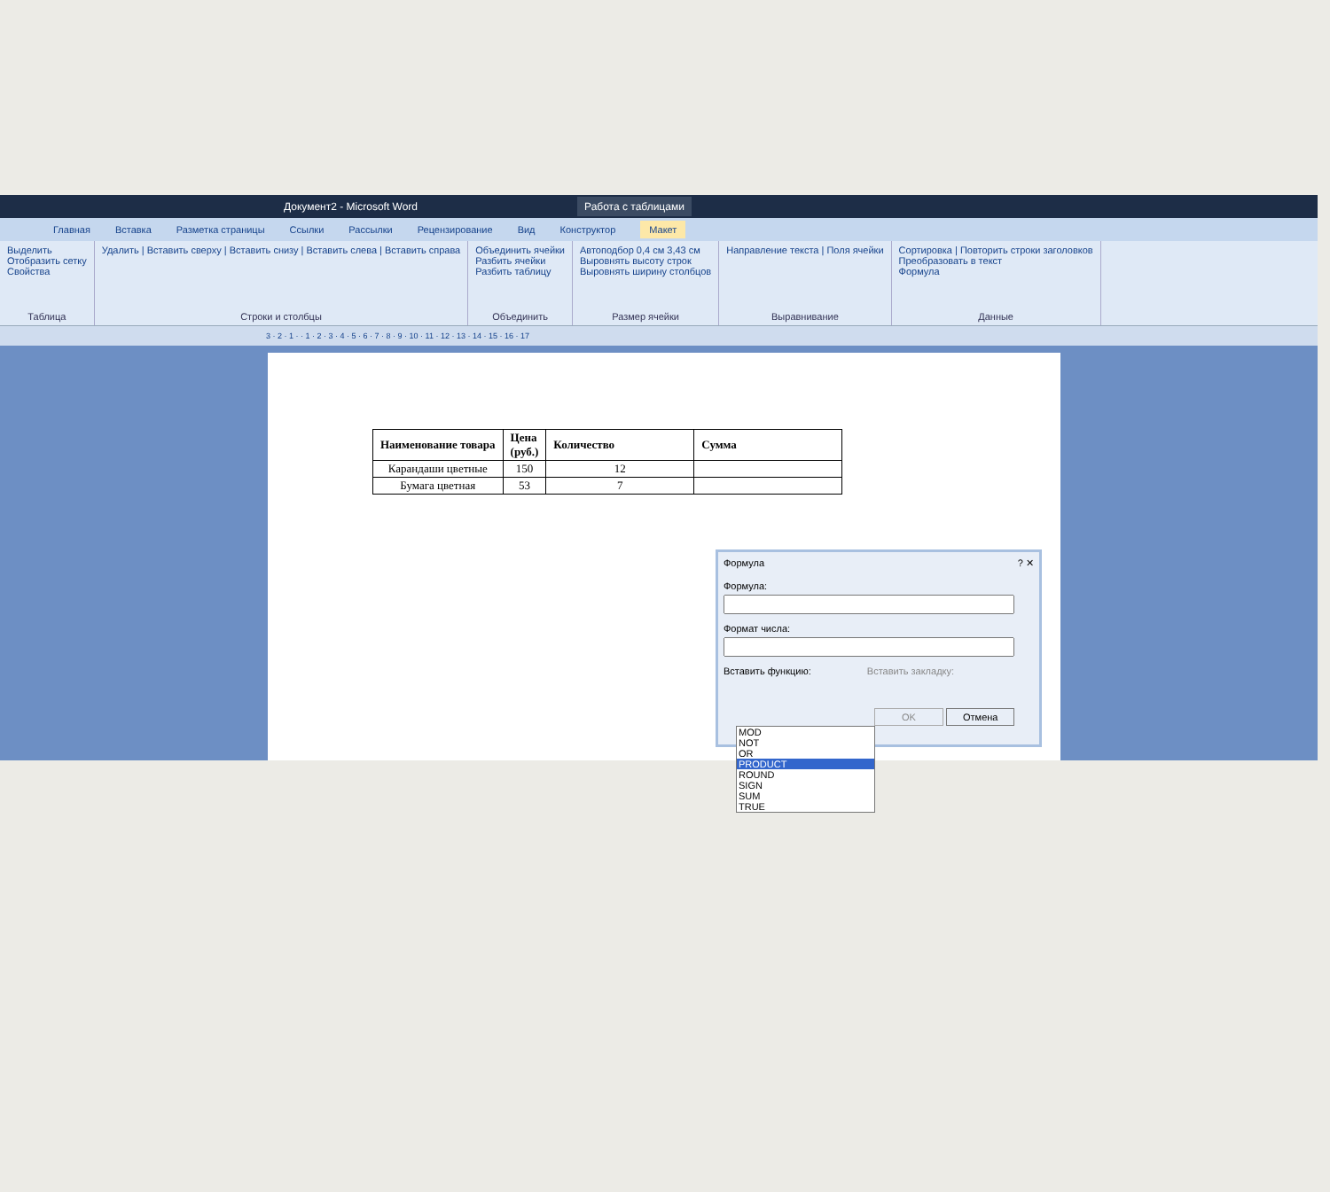Документ2 - Microsoft Word Работа с таблицами
Главная Вставка Разметка страницы Ссылки Рассылки Рецензирование Вид Конструктор Макет
Выделить
Отобразить сетку
Свойства
Таблица
Удалить | Вставить сверху | Вставить снизу | Вставить слева | Вставить справа
Строки и столбцы
Объединить ячейки
Разбить ячейки
Разбить таблицу
Объединить
Автоподбор 0,4 см 3,43 см
Выровнять высоту строк
Выровнять ширину столбцов
Размер ячейки
Направление текста | Поля ячейки
Выравнивание
Сортировка | Повторить строки заголовков
Преобразовать в текст
Формула
Данные
3 · 2 · 1 · · 1 · 2 · 3 · 4 · 5 · 6 · 7 · 8 · 9 · 10 · 11 · 12 · 13 · 14 · 15 · 16 · 17
| Наименование товара | Цена (руб.) | Количество | Сумма |
| --- | --- | --- | --- |
| Карандаши цветные | 150 | 12 | |
| Бумага цветная | 53 | 7 | |
Формула ? ✕
Формула:
Формат числа:
Вставить функцию: Вставить закладку:
OK Отмена
MOD
NOT
OR
PRODUCT
ROUND
SIGN
SUM
TRUE